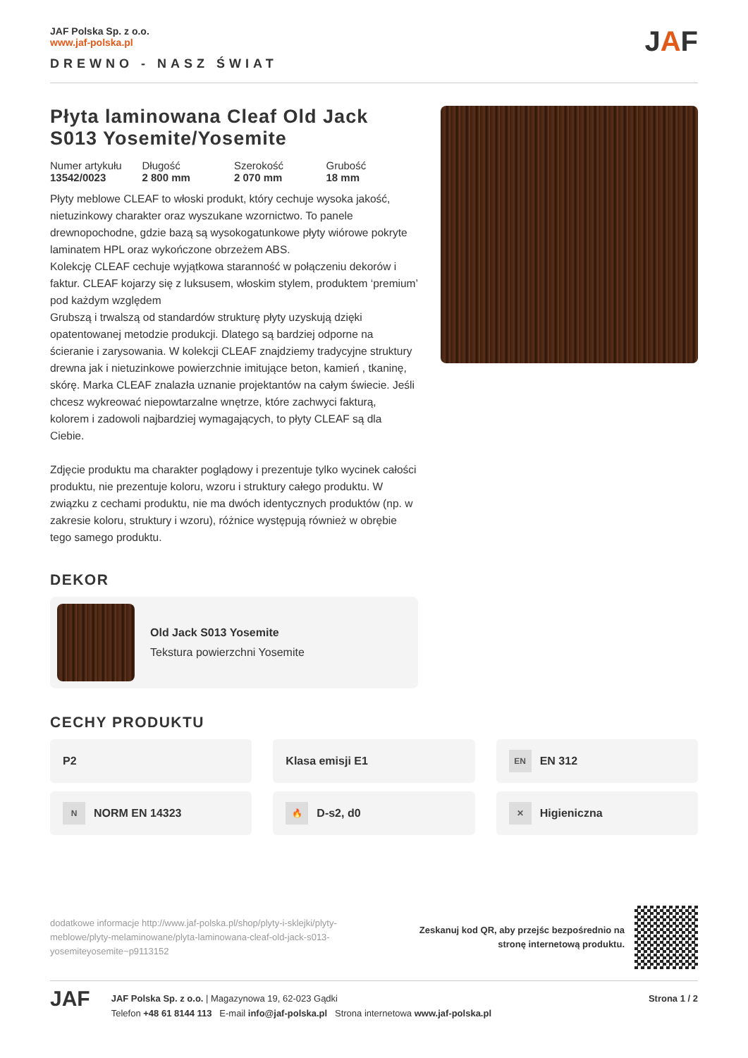JAF Polska Sp. z o.o.
www.jaf-polska.pl
DREWNO - NASZ ŚWIAT
JAF
Płyta laminowana Cleaf Old Jack S013 Yosemite/Yosemite
Numer artykułu
13542/0023
Długość
2 800 mm
Szerokość
2 070 mm
Grubość
18 mm
Płyty meblowe CLEAF to włoski produkt, który cechuje wysoka jakość, nietuzinkowy charakter oraz wyszukane wzornictwo. To panele drewnopochodne, gdzie bazą są wysokogatunkowe płyty wiórowe pokryte laminatem HPL oraz wykończone obrzeżem ABS.
Kolekcję CLEAF cechuje wyjątkowa staranność w połączeniu dekorów i faktur. CLEAF kojarzy się z luksusem, włoskim stylem, produktem ‘premium’ pod każdym względem
Grubszą i trwalszą od standardów strukturę płyty uzyskują dzięki opatentowanej metodzie produkcji. Dlatego są bardziej odporne na ścieranie i zarysowania. W kolekcji CLEAF znajdziemy tradycyjne struktury drewna jak i nietuzinkowe powierzchnie imitujące beton, kamień , tkaninę, skórę. Marka CLEAF znalazła uznanie projektantów na całym świecie. Jeśli chcesz wykreować niepowtarzalne wnętrze, które zachwyci fakturą, kolorem i zadowoli najbardziej wymagających, to płyty CLEAF są dla Ciebie.
Zdjęcie produktu ma charakter poglądowy i prezentuje tylko wycinek całości produktu, nie prezentuje koloru, wzoru i struktury całego produktu. W związku z cechami produktu, nie ma dwóch identycznych produktów (np. w zakresie koloru, struktury i wzoru), różnice występują również w obrębie tego samego produktu.
DEKOR
Old Jack S013 Yosemite
Tekstura powierzchni Yosemite
CECHY PRODUKTU
P2
Klasa emisji E1
EN EN 312
N NORM EN 14323
🔥 D-s2, d0
✕ Higieniczna
dodatkowe informacje http://www.jaf-polska.pl/shop/plyty-i-sklejki/plyty-meblowe/plyty-melaminowane/plyta-laminowana-cleaf-old-jack-s013-yosemiteyosemite~p9113152
Zeskanuj kod QR, aby przejśc bezpośrednio na
stronę internetową produktu.
JAF
JAF Polska Sp. z o.o. | Magazynowa 19, 62-023 Gądki
Telefon +48 61 8144 113 E-mail info@jaf-polska.pl Strona internetowa www.jaf-polska.pl
Strona 1 / 2